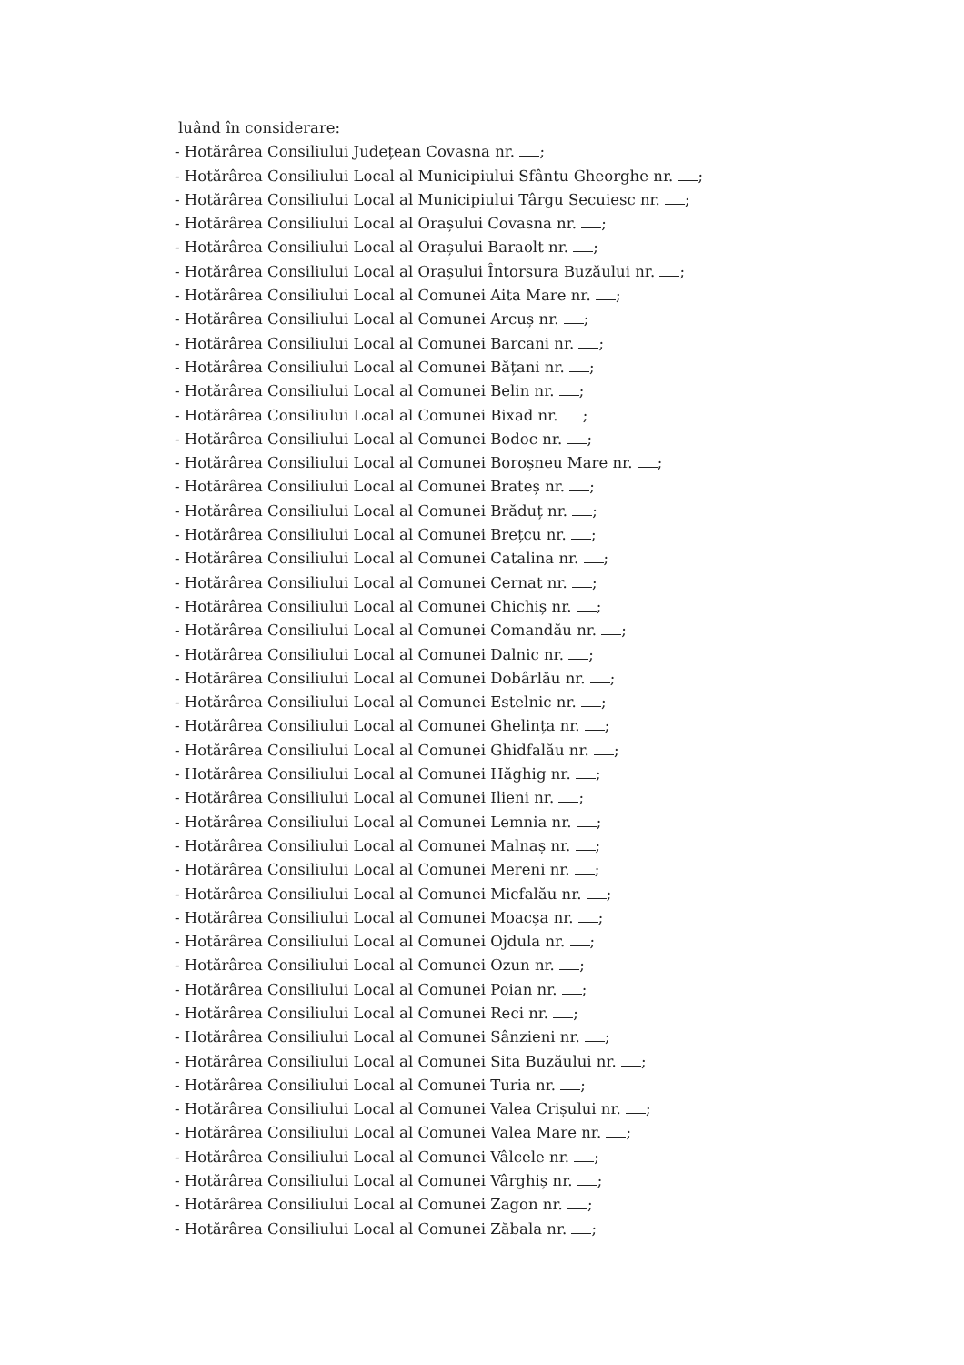luând în considerare:
- Hotărârea Consiliului Județean Covasna nr. ;
- Hotărârea Consiliului Local al Municipiului Sfântu Gheorghe nr. ;
- Hotărârea Consiliului Local al Municipiului Târgu Secuiesc nr. ;
- Hotărârea Consiliului Local al Orașului Covasna nr. ;
- Hotărârea Consiliului Local al Orașului Baraolt nr. ;
- Hotărârea Consiliului Local al Orașului Întorsura Buzăului nr. ;
- Hotărârea Consiliului Local al Comunei Aita Mare nr. ;
- Hotărârea Consiliului Local al Comunei Arcuș nr. ;
- Hotărârea Consiliului Local al Comunei Barcani nr. ;
- Hotărârea Consiliului Local al Comunei Bățani nr. ;
- Hotărârea Consiliului Local al Comunei Belin nr. ;
- Hotărârea Consiliului Local al Comunei Bixad nr. ;
- Hotărârea Consiliului Local al Comunei Bodoc nr. ;
- Hotărârea Consiliului Local al Comunei Boroșneu Mare nr. ;
- Hotărârea Consiliului Local al Comunei Brateș nr. ;
- Hotărârea Consiliului Local al Comunei Brăduț nr. ;
- Hotărârea Consiliului Local al Comunei Brețcu nr. ;
- Hotărârea Consiliului Local al Comunei Catalina nr. ;
- Hotărârea Consiliului Local al Comunei Cernat nr. ;
- Hotărârea Consiliului Local al Comunei Chichiș nr. ;
- Hotărârea Consiliului Local al Comunei Comandău nr. ;
- Hotărârea Consiliului Local al Comunei Dalnic nr. ;
- Hotărârea Consiliului Local al Comunei Dobârlău nr. ;
- Hotărârea Consiliului Local al Comunei Estelnic nr. ;
- Hotărârea Consiliului Local al Comunei Ghelința nr. ;
- Hotărârea Consiliului Local al Comunei Ghidfalău nr. ;
- Hotărârea Consiliului Local al Comunei Hăghig nr. ;
- Hotărârea Consiliului Local al Comunei Ilieni nr. ;
- Hotărârea Consiliului Local al Comunei Lemnia nr. ;
- Hotărârea Consiliului Local al Comunei Malnaș nr. ;
- Hotărârea Consiliului Local al Comunei Mereni nr. ;
- Hotărârea Consiliului Local al Comunei Micfalău nr. ;
- Hotărârea Consiliului Local al Comunei Moacșa nr. ;
- Hotărârea Consiliului Local al Comunei Ojdula nr. ;
- Hotărârea Consiliului Local al Comunei Ozun nr. ;
- Hotărârea Consiliului Local al Comunei Poian nr. ;
- Hotărârea Consiliului Local al Comunei Reci nr. ;
- Hotărârea Consiliului Local al Comunei Sânzieni nr. ;
- Hotărârea Consiliului Local al Comunei Sita Buzăului nr. ;
- Hotărârea Consiliului Local al Comunei Turia nr. ;
- Hotărârea Consiliului Local al Comunei Valea Crișului nr. ;
- Hotărârea Consiliului Local al Comunei Valea Mare nr. ;
- Hotărârea Consiliului Local al Comunei Vâlcele nr. ;
- Hotărârea Consiliului Local al Comunei Vârghiș nr. ;
- Hotărârea Consiliului Local al Comunei Zagon nr. ;
- Hotărârea Consiliului Local al Comunei Zăbala nr. ;